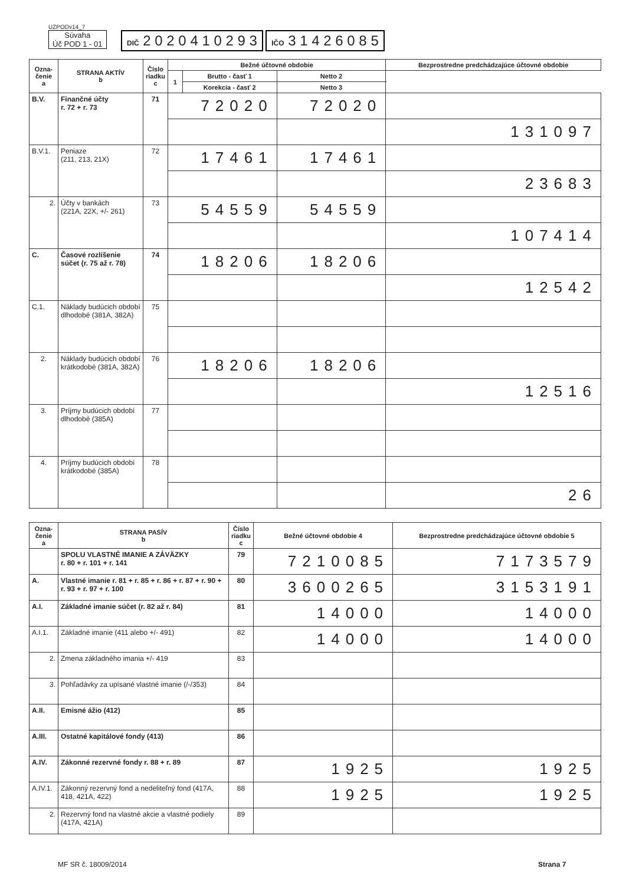UZPODv14_7
Súvaha
Úč POD 1 - 01
DIČ 2 0 2 0 4 1 0 2 9 3
IČO 3 1 4 2 6 0 8 5
| Ozna- čenie a | STRANA AKTÍV b | Číslo riadku c | Bežné účtovné obdobie | | | Bezprostredne predchádzajúce účtovné obdobie | |
| --- | --- | --- | --- | --- | --- | --- | --- |
| | | | 1 | Brutto - časť 1 | Netto 2 | | |
| | | | | Korekcia - časť 2 | Netto 3 | | |
| B.V. | Finančné účty r. 72 + r. 73 | 71 | 72020 | | 72020 | | |
| | | | | | | 131097 | |
| B.V.1. | Peniaze (211, 213, 21X) | 72 | 17461 | | 17461 | | |
| | | | | | | 23683 | |
| 2. | Účty v bankách (221A, 22X, +/- 261) | 73 | 54559 | | 54559 | | |
| | | | | | | 107414 | |
| C. | Časové rozlíšenie súčet (r. 75 až r. 78) | 74 | 18206 | | 18206 | | |
| | | | | | | 12542 | |
| C.1. | Náklady budúcich období dlhodobé (381A, 382A) | 75 | | | | | |
| 2. | Náklady budúcich období krátkodobé (381A, 382A) | 76 | 18206 | | 18206 | | |
| | | | | | | 12516 | |
| 3. | Príjmy budúcich období dlhodobé (385A) | 77 | | | | | |
| 4. | Príjmy budúcich období krátkodobé (385A) | 78 | | | | | |
| | | | | | | 26 | |
| Ozna- čenie a | STRANA PASÍV b | Číslo riadku c | Bežné účtovné obdobie 4 | Bezprostredne predchádzajúce účtovné obdobie 5 |
| --- | --- | --- | --- | --- |
| | SPOLU VLASTNÉ IMANIE A ZÁVÄZKY r. 80 + r. 101 + r. 141 | 79 | 7210085 | 7173579 |
| A. | Vlastné imanie r. 81 + r. 85 + r. 86 + r. 87 + r. 90 + r. 93 + r. 97 + r. 100 | 80 | 3600265 | 3153191 |
| A.I. | Základné imanie súčet (r. 82 až r. 84) | 81 | 14000 | 14000 |
| A.I.1. | Základné imanie (411 alebo +/- 491) | 82 | 14000 | 14000 |
| 2. | Zmena základného imania +/- 419 | 83 | | |
| 3. | Pohľadávky za upísané vlastné imanie (/-/353) | 84 | | |
| A.II. | Emisné ážio (412) | 85 | | |
| A.III. | Ostatné kapitálové fondy (413) | 86 | | |
| A.IV. | Zákonné rezervné fondy r. 88 + r. 89 | 87 | 1925 | 1925 |
| A.IV.1. | Zákonný rezervný fond a nedeliteľný fond (417A, 418, 421A, 422) | 88 | 1925 | 1925 |
| 2. | Rezervný fond na vlastné akcie a vlastné podiely (417A, 421A) | 89 | | |
MF SR č. 18009/2014 Strana 7